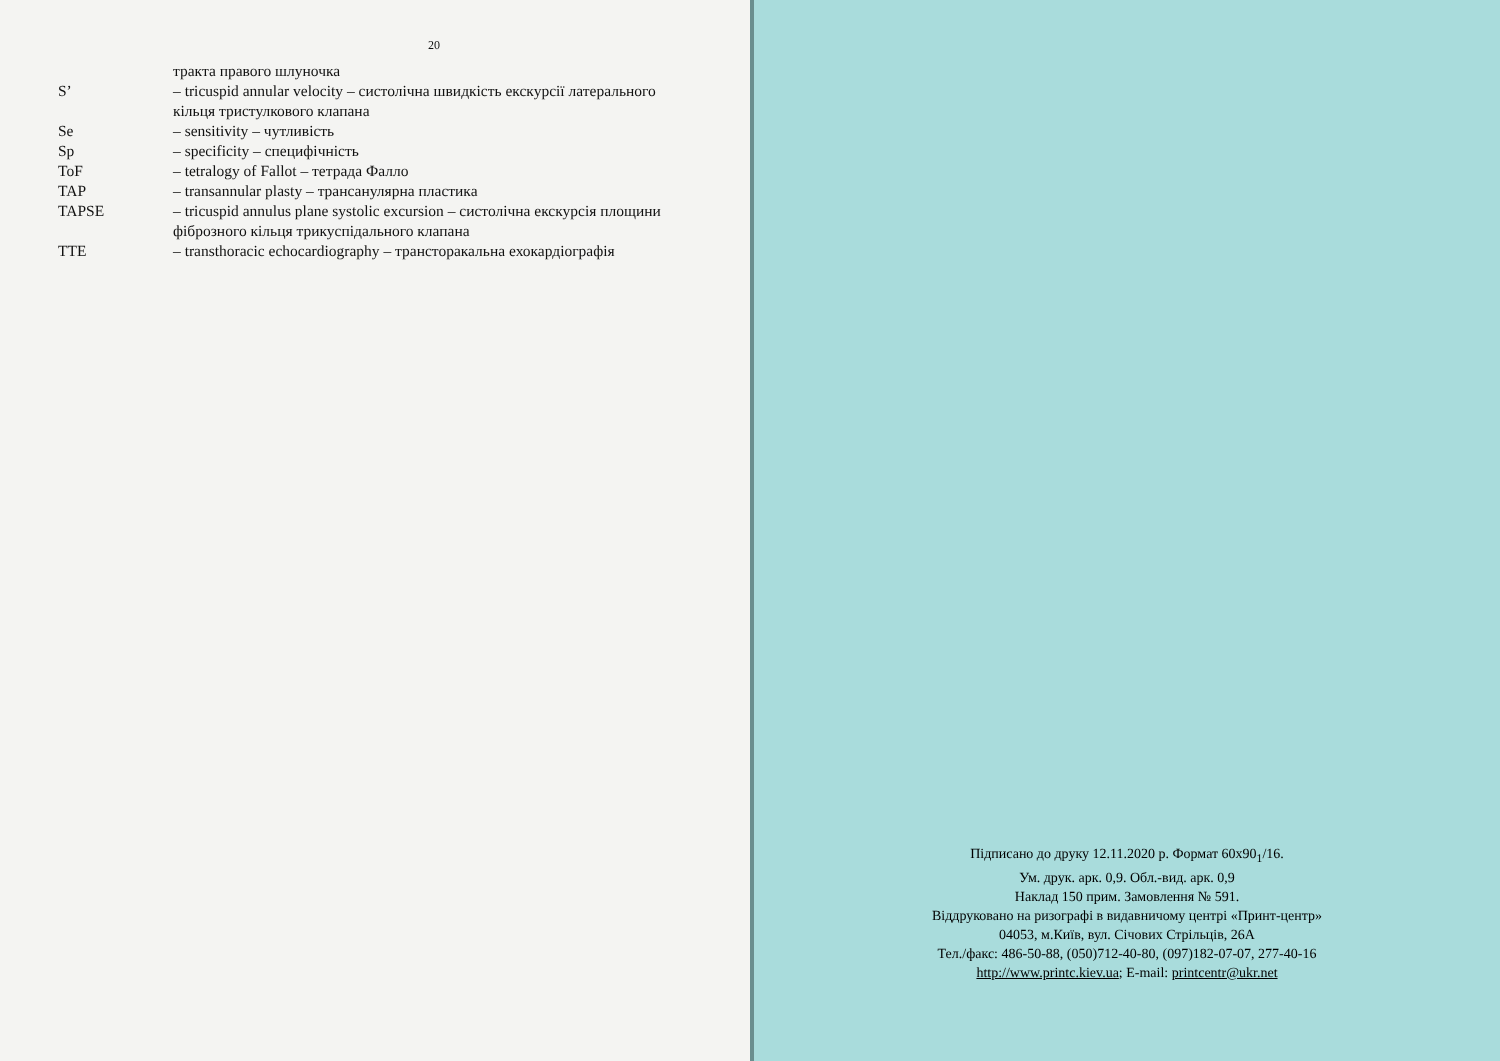20
| | тракта правого шлуночка |
| S’ | – tricuspid annular velocity – систолічна швидкість екскурсії латерального кільця тристулкового клапана |
| Se | – sensitivity – чутливість |
| Sp | – specificity – специфічність |
| ToF | – tetralogy of Fallot – тетрада Фалло |
| TAP | – transannular plasty – трансанулярна пластика |
| TAPSE | – tricuspid annulus plane systolic excursion – систолічна екскурсія площини фіброзного кільця трикуспідального клапана |
| TTE | – transthoracic echocardiography – трансторакальна ехокардіографія |
Підписано до друку 12.11.2020 р. Формат 60х90<sub>1</sub>/16.
Ум. друк. арк. 0,9. Обл.-вид. арк. 0,9
Наклад 150 прим. Замовлення № 591.
Віддруковано на ризографі в видавничому центрі «Принт-центр»
04053, м.Київ, вул. Січових Стрільців, 26А
Тел./факс: 486-50-88, (050)712-40-80, (097)182-07-07, 277-40-16
http://www.printc.kiev.ua; E-mail: printcentr@ukr.net